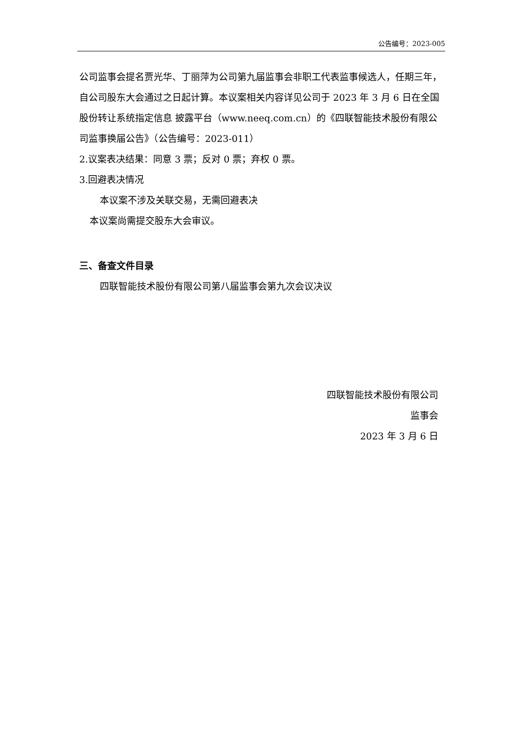公告编号：2023-005
公司监事会提名贾光华、丁丽萍为公司第九届监事会非职工代表监事候选人，任期三年，自公司股东大会通过之日起计算。本议案相关内容详见公司于 2023 年 3 月 6 日在全国股份转让系统指定信息 披露平台（www.neeq.com.cn）的《四联智能技术股份有限公司监事换届公告》（公告编号：2023-011）
2.议案表决结果：同意 3 票；反对 0 票；弃权 0 票。
3.回避表决情况
本议案不涉及关联交易，无需回避表决
本议案尚需提交股东大会审议。
三、备查文件目录
四联智能技术股份有限公司第八届监事会第九次会议决议
四联智能技术股份有限公司
监事会
2023 年 3 月 6 日